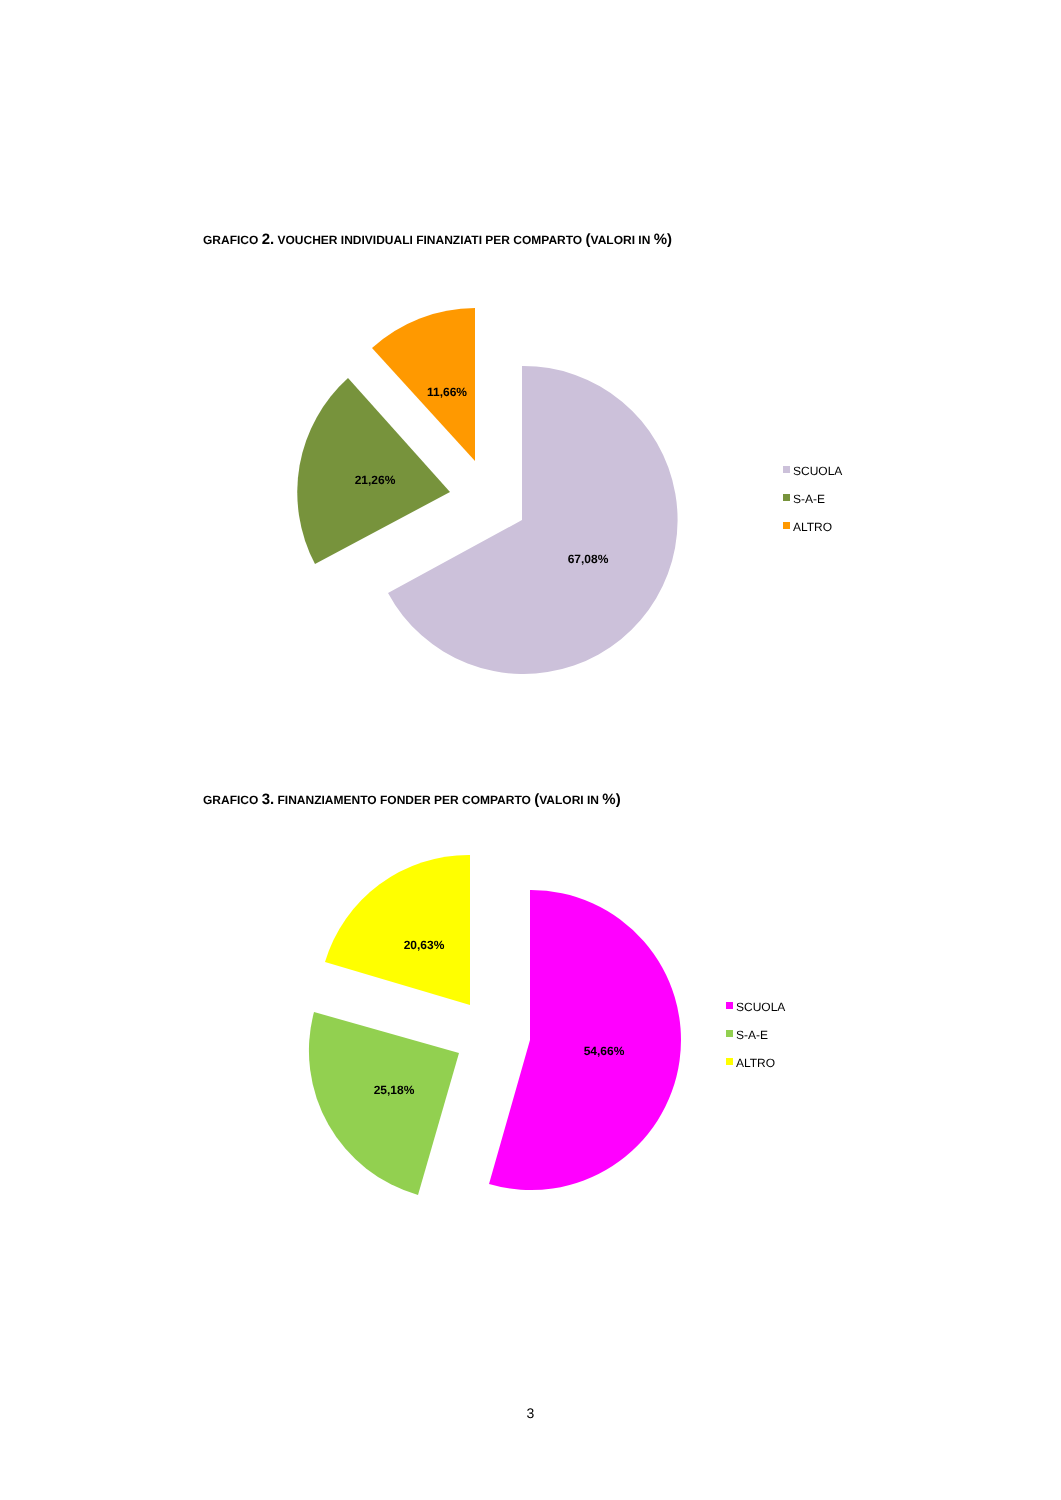GRAFICO 2. VOUCHER INDIVIDUALI FINANZIATI PER COMPARTO (VALORI IN %)
67,08%
21,26%
11,66%
SCUOLA
S-A-E
ALTRO
GRAFICO 3. FINANZIAMENTO FONDER PER COMPARTO (VALORI IN %)
54,66%
25,18%
20,63%
SCUOLA
S-A-E
ALTRO
3